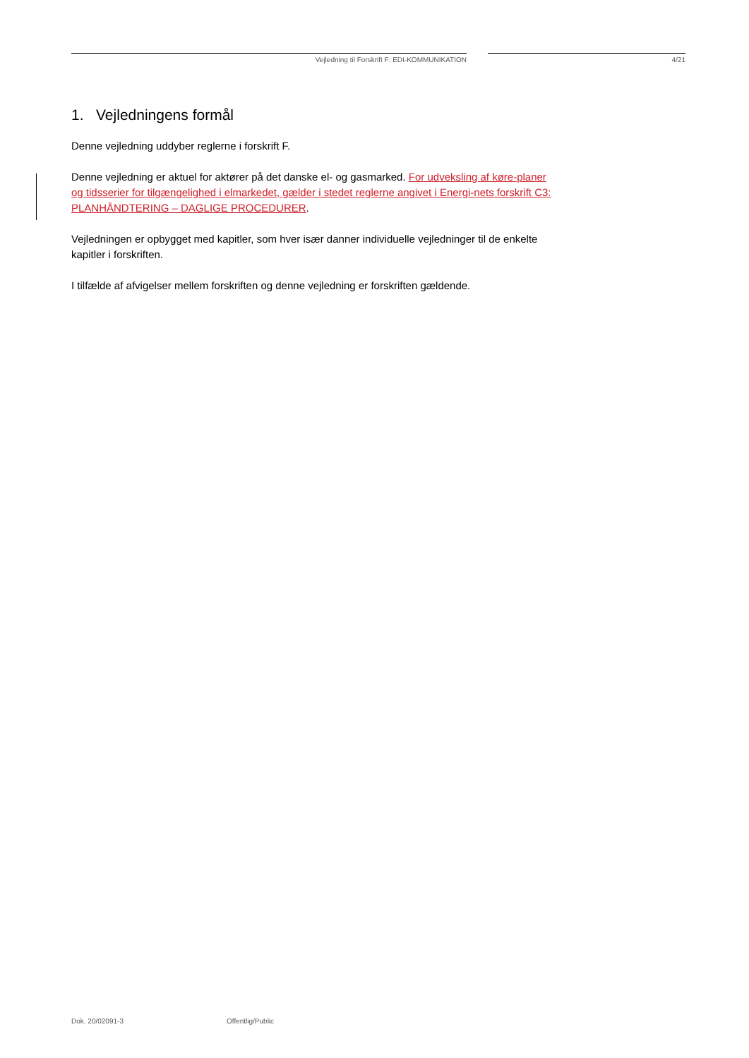Vejledning til Forskrift F: EDI-KOMMUNIKATION 4/21
1. Vejledningens formål
Denne vejledning uddyber reglerne i forskrift F.
Denne vejledning er aktuel for aktører på det danske el- og gasmarked. For udveksling af køre-planer og tidsserier for tilgængelighed i elmarkedet, gælder i stedet reglerne angivet i Energi-nets forskrift C3: PLANHÅNDTERING – DAGLIGE PROCEDURER.
Vejledningen er opbygget med kapitler, som hver især danner individuelle vejledninger til de enkelte kapitler i forskriften.
I tilfælde af afvigelser mellem forskriften og denne vejledning er forskriften gældende.
Dok. 20/02091-3 Offentlig/Public